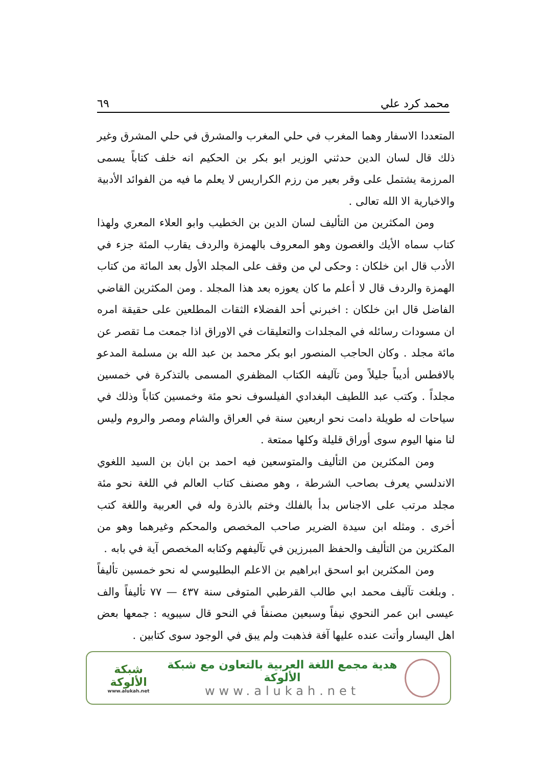محمد كرد علي ٦٩
المتعددا الاسفار وهما المغرب في حلي المغرب والمشرق في حلي المشرق وغير ذلك قال لسان الدين حدثني الوزير ابو بكر بن الحكيم انه خلف كتاباً يسمى المرزمة يشتمل على وقر بعير من رزم الكراريس لا يعلم ما فيه من الفوائد الأدبية والاخبارية الا الله تعالى .
ومن المكثرين من التأليف لسان الدين بن الخطيب وابو العلاء المعري ولهذا كتاب سماه الأيك والغصون وهو المعروف بالهمزة والردف يقارب المئة جزء في الأدب قال ابن خلكان : وحكى لي من وقف على المجلد الأول بعد المائة من كتاب الهمزة والردف قال لا أعلم ما كان يعوزه بعد هذا المجلد . ومن المكثرين القاضي الفاضل قال ابن خلكان : اخبرني أحد الفضلاء الثقات المطلعين على حقيقة امره ان مسودات رسائله في المجلدات والتعليقات في الاوراق اذا جمعت مـا تقصر عن مائة مجلد . وكان الحاجب المنصور ابو بكر محمد بن عبد الله بن مسلمة المدعو بالافطس أديباً جليلاً ومن تآليفه الكتاب المظفري المسمى بالتذكرة في خمسين مجلداً . وكتب عبد اللطيف البغدادي الفيلسوف نحو مئة وخمسين كتاباً وذلك في سياحات له طويلة دامت نحو اربعين سنة في العراق والشام ومصر والروم وليس لنا منها اليوم سوى أوراق قليلة وكلها ممتعة .
ومن المكثرين من التأليف والمتوسعين فيه احمد بن ابان بن السيد اللغوي الاندلسي يعرف بصاحب الشرطة ، وهو مصنف كتاب العالم في اللغة نحو مئة مجلد مرتب على الاجناس بدأ بالفلك وختم بالذرة وله في العربية واللغة كتب أخرى . ومثله ابن سيدة الضرير صاحب المخصص والمحكم وغيرهما وهو من المكثرين من التأليف والحفظ المبرزين في تآليفهم وكتابه المخصص آية في بابه .
ومن المكثرين ابو اسحق ابراهيم بن الاعلم البطليوسي له نحو خمسين تأليفاً . وبلغت تآليف محمد ابي طالب القرطبي المتوفى سنة ٤٣٧ — ٧٧ تأليفاً والف عيسى ابن عمر النحوي نيفاً وسبعين مصنفاً في النحو قال سيبويه : جمعها بعض اهل اليسار وأتت عنده عليها آفة فذهبت ولم يبق في الوجود سوى كتابين .
هدية مجمع اللغة العربية بالتعاون مع شبكة الألوكة
www.alukah.net
شبكة الألوكة
www.alukah.net